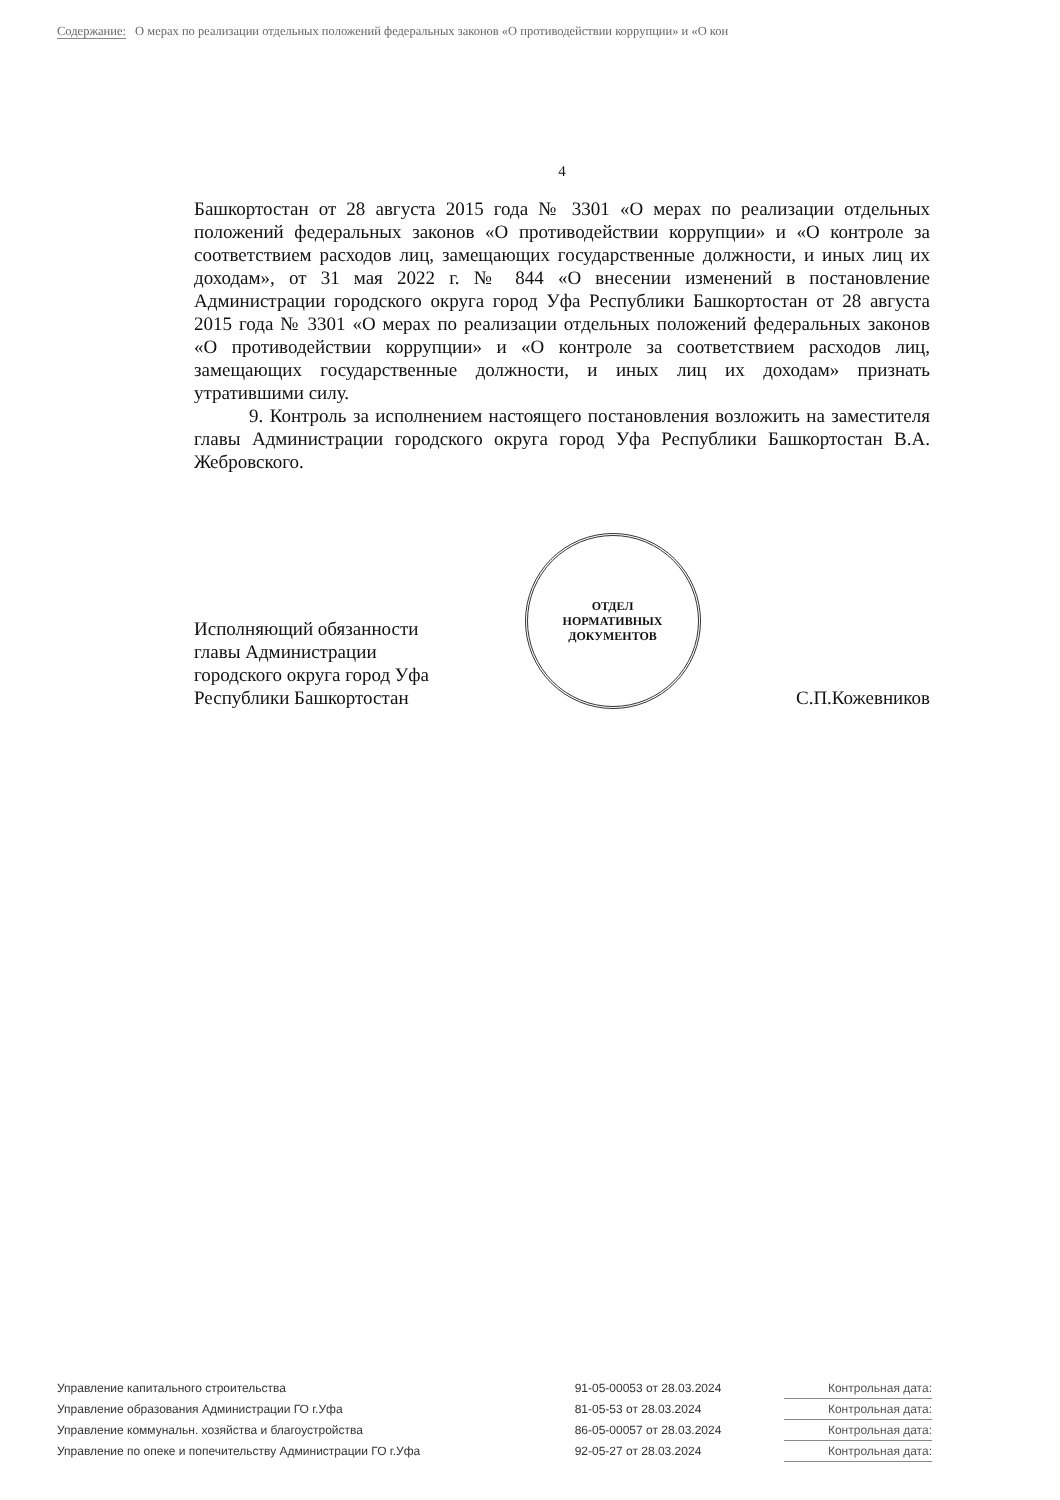Содержание: О мерах по реализации отдельных положений федеральных законов «О противодействии коррупции» и «О кон
4
Башкортостан от 28 августа 2015 года № 3301 «О мерах по реализации отдельных положений федеральных законов «О противодействии коррупции» и «О контроле за соответствием расходов лиц, замещающих государственные должности, и иных лиц их доходам», от 31 мая 2022 г. № 844 «О внесении изменений в постановление Администрации городского округа город Уфа Республики Башкортостан от 28 августа 2015 года № 3301 «О мерах по реализации отдельных положений федеральных законов «О противодействии коррупции» и «О контроле за соответствием расходов лиц, замещающих государственные должности, и иных лиц их доходам» признать утратившими силу.
9. Контроль за исполнением настоящего постановления возложить на заместителя главы Администрации городского округа город Уфа Республики Башкортостан В.А. Жебровского.
Исполняющий обязанности
главы Администрации
городского округа город Уфа
Республики Башкортостан
ОТДЕЛ
НОРМАТИВНЫХ
ДОКУМЕНТОВ
С.П.Кожевников
| Управление капитального строительства | 91-05-00053 от 28.03.2024 | Контрольная дата: |
| Управление образования Администрации ГО г.Уфа | 81-05-53 от 28.03.2024 | Контрольная дата: |
| Управление коммунальн. хозяйства и благоустройства | 86-05-00057 от 28.03.2024 | Контрольная дата: |
| Управление по опеке и попечительству Администрации ГО г.Уфа | 92-05-27 от 28.03.2024 | Контрольная дата: |